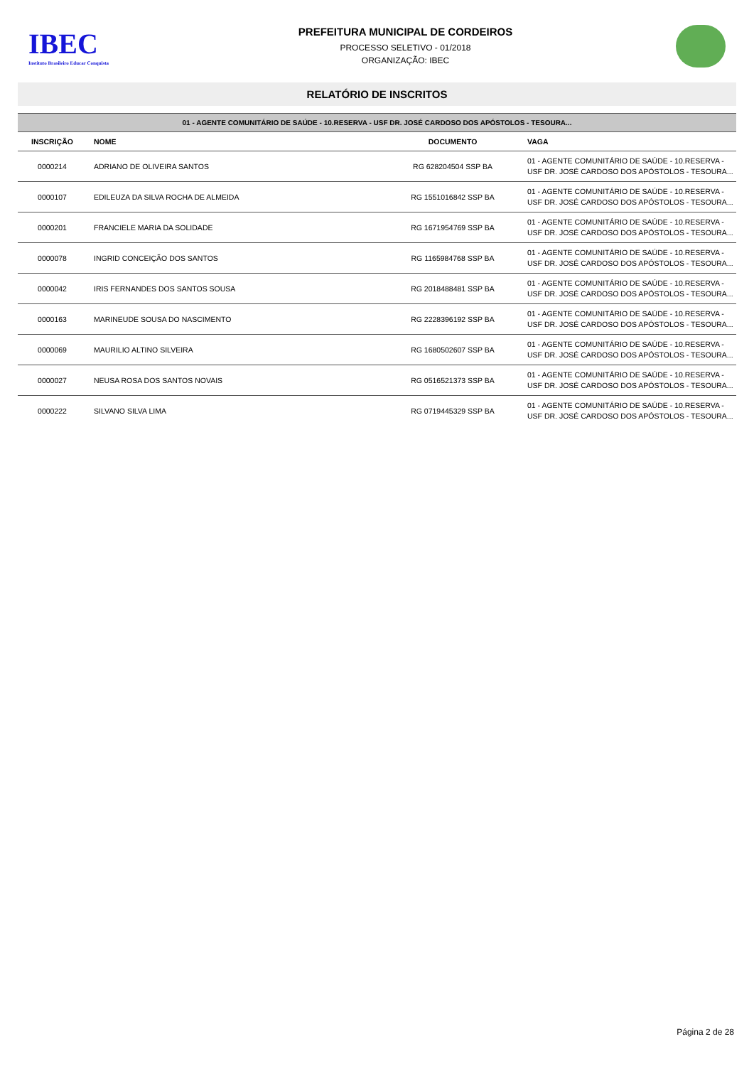IBEC
Instituto Brasileiro Educar Conquista
PREFEITURA MUNICIPAL DE CORDEIROS
PROCESSO SELETIVO - 01/2018
ORGANIZAÇÃO: IBEC
RELATÓRIO DE INSCRITOS
01 - AGENTE COMUNITÁRIO DE SAÚDE - 10.RESERVA - USF DR. JOSÉ CARDOSO DOS APÓSTOLOS - TESOURA...
| INSCRIÇÃO | NOME | DOCUMENTO | VAGA |
| --- | --- | --- | --- |
| 0000214 | ADRIANO DE OLIVEIRA SANTOS | RG 628204504 SSP BA | 01 - AGENTE COMUNITÁRIO DE SAÚDE - 10.RESERVA - USF DR. JOSÉ CARDOSO DOS APÓSTOLOS - TESOURA... |
| 0000107 | EDILEUZA DA SILVA ROCHA DE ALMEIDA | RG 1551016842 SSP BA | 01 - AGENTE COMUNITÁRIO DE SAÚDE - 10.RESERVA - USF DR. JOSÉ CARDOSO DOS APÓSTOLOS - TESOURA... |
| 0000201 | FRANCIELE MARIA DA SOLIDADE | RG 1671954769 SSP BA | 01 - AGENTE COMUNITÁRIO DE SAÚDE - 10.RESERVA - USF DR. JOSÉ CARDOSO DOS APÓSTOLOS - TESOURA... |
| 0000078 | INGRID CONCEIÇÃO DOS SANTOS | RG 1165984768 SSP BA | 01 - AGENTE COMUNITÁRIO DE SAÚDE - 10.RESERVA - USF DR. JOSÉ CARDOSO DOS APÓSTOLOS - TESOURA... |
| 0000042 | IRIS FERNANDES DOS SANTOS SOUSA | RG 2018488481 SSP BA | 01 - AGENTE COMUNITÁRIO DE SAÚDE - 10.RESERVA - USF DR. JOSÉ CARDOSO DOS APÓSTOLOS - TESOURA... |
| 0000163 | MARINEUDE SOUSA DO NASCIMENTO | RG 2228396192 SSP BA | 01 - AGENTE COMUNITÁRIO DE SAÚDE - 10.RESERVA - USF DR. JOSÉ CARDOSO DOS APÓSTOLOS - TESOURA... |
| 0000069 | MAURILIO ALTINO SILVEIRA | RG 1680502607 SSP BA | 01 - AGENTE COMUNITÁRIO DE SAÚDE - 10.RESERVA - USF DR. JOSÉ CARDOSO DOS APÓSTOLOS - TESOURA... |
| 0000027 | NEUSA ROSA DOS SANTOS NOVAIS | RG 0516521373 SSP BA | 01 - AGENTE COMUNITÁRIO DE SAÚDE - 10.RESERVA - USF DR. JOSÉ CARDOSO DOS APÓSTOLOS - TESOURA... |
| 0000222 | SILVANO SILVA LIMA | RG 0719445329 SSP BA | 01 - AGENTE COMUNITÁRIO DE SAÚDE - 10.RESERVA - USF DR. JOSÉ CARDOSO DOS APÓSTOLOS - TESOURA... |
Página 2 de 28